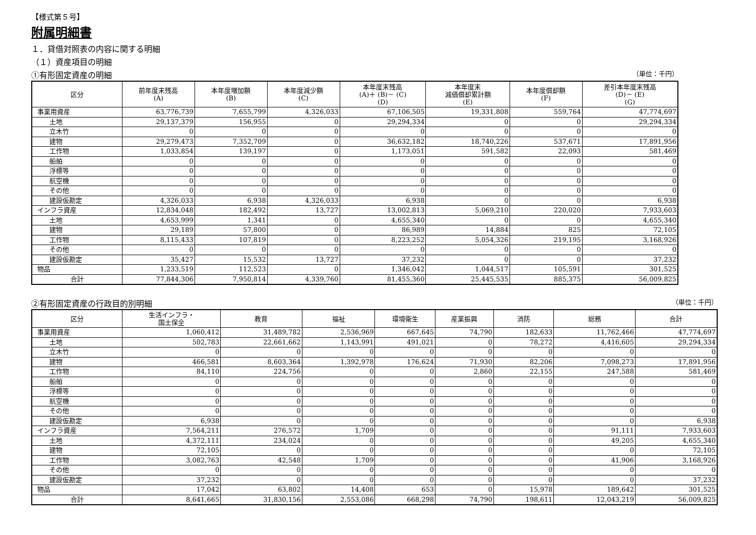【様式第５号】
附属明細書
１．貸借対照表の内容に関する明細
（１）資産項目の明細
①有形固定資産の明細 （単位：千円）
| 区分 | 前年度末残高 (A) | 本年度増加額 (B) | 本年度減少額 (C) | 本年度末残高 (A)＋ (B)－ (C) (D) | 本年度末 減価償却累計額 (E) | 本年度償却額 (F) | 差引本年度末残高 (D)－ (E) (G) |
| --- | --- | --- | --- | --- | --- | --- | --- |
| 事業用資産 | 63,776,739 | 7,655,799 | 4,326,033 | 67,106,505 | 19,331,808 | 559,764 | 47,774,697 |
| 土地 | 29,137,379 | 156,955 | 0 | 29,294,334 | 0 | 0 | 29,294,334 |
| 立木竹 | 0 | 0 | 0 | 0 | 0 | 0 | 0 |
| 建物 | 29,279,473 | 7,352,709 | 0 | 36,632,182 | 18,740,226 | 537,671 | 17,891,956 |
| 工作物 | 1,033,854 | 139,197 | 0 | 1,173,051 | 591,582 | 22,093 | 581,469 |
| 船舶 | 0 | 0 | 0 | 0 | 0 | 0 | 0 |
| 浮標等 | 0 | 0 | 0 | 0 | 0 | 0 | 0 |
| 航空機 | 0 | 0 | 0 | 0 | 0 | 0 | 0 |
| その他 | 0 | 0 | 0 | 0 | 0 | 0 | 0 |
| 建設仮勘定 | 4,326,033 | 6,938 | 4,326,033 | 6,938 | 0 | 0 | 6,938 |
| インフラ資産 | 12,834,048 | 182,492 | 13,727 | 13,002,813 | 5,069,210 | 220,020 | 7,933,603 |
| 土地 | 4,653,999 | 1,341 | 0 | 4,655,340 | 0 | 0 | 4,655,340 |
| 建物 | 29,189 | 57,800 | 0 | 86,989 | 14,884 | 825 | 72,105 |
| 工作物 | 8,115,433 | 107,819 | 0 | 8,223,252 | 5,054,326 | 219,195 | 3,168,926 |
| その他 | 0 | 0 | 0 | 0 | 0 | 0 | 0 |
| 建設仮勘定 | 35,427 | 15,532 | 13,727 | 37,232 | 0 | 0 | 37,232 |
| 物品 | 1,233,519 | 112,523 | 0 | 1,346,042 | 1,044,517 | 105,591 | 301,525 |
| 合計 | 77,844,306 | 7,950,814 | 4,339,760 | 81,455,360 | 25,445,535 | 885,375 | 56,009,825 |
②有形固定資産の行政目的別明細 （単位：千円）
| 区分 | 生活インフラ・ 国土保全 | 教育 | 福祉 | 環境衛生 | 産業振興 | 消防 | 総務 | 合計 |
| --- | --- | --- | --- | --- | --- | --- | --- | --- |
| 事業用資産 | 1,060,412 | 31,489,782 | 2,536,969 | 667,645 | 74,790 | 182,633 | 11,762,466 | 47,774,697 |
| 土地 | 502,783 | 22,661,662 | 1,143,991 | 491,021 | 0 | 78,272 | 4,416,605 | 29,294,334 |
| 立木竹 | 0 | 0 | 0 | 0 | 0 | 0 | 0 | 0 |
| 建物 | 466,581 | 8,603,364 | 1,392,978 | 176,624 | 71,930 | 82,206 | 7,098,273 | 17,891,956 |
| 工作物 | 84,110 | 224,756 | 0 | 0 | 2,860 | 22,155 | 247,588 | 581,469 |
| 船舶 | 0 | 0 | 0 | 0 | 0 | 0 | 0 | 0 |
| 浮標等 | 0 | 0 | 0 | 0 | 0 | 0 | 0 | 0 |
| 航空機 | 0 | 0 | 0 | 0 | 0 | 0 | 0 | 0 |
| その他 | 0 | 0 | 0 | 0 | 0 | 0 | 0 | 0 |
| 建設仮勘定 | 6,938 | 0 | 0 | 0 | 0 | 0 | 0 | 6,938 |
| インフラ資産 | 7,564,211 | 276,572 | 1,709 | 0 | 0 | 0 | 91,111 | 7,933,603 |
| 土地 | 4,372,111 | 234,024 | 0 | 0 | 0 | 0 | 49,205 | 4,655,340 |
| 建物 | 72,105 | 0 | 0 | 0 | 0 | 0 | 0 | 72,105 |
| 工作物 | 3,082,763 | 42,548 | 1,709 | 0 | 0 | 0 | 41,906 | 3,168,926 |
| その他 | 0 | 0 | 0 | 0 | 0 | 0 | 0 | 0 |
| 建設仮勘定 | 37,232 | 0 | 0 | 0 | 0 | 0 | 0 | 37,232 |
| 物品 | 17,042 | 63,802 | 14,408 | 653 | 0 | 15,978 | 189,642 | 301,525 |
| 合計 | 8,641,665 | 31,830,156 | 2,553,086 | 668,298 | 74,790 | 198,611 | 12,043,219 | 56,009,825 |